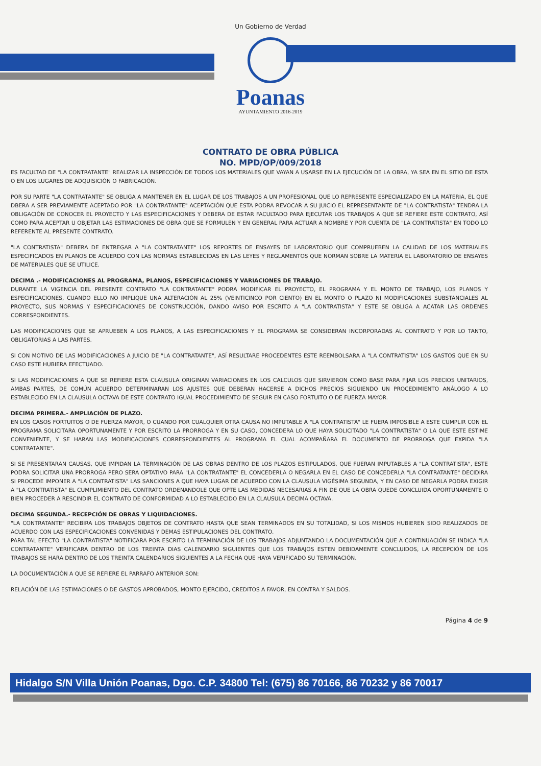Un Gobierno de Verdad
Poanas
AYUNTAMIENTO 2016-2019
CONTRATO DE OBRA PÚBLICA
NO. MPD/OP/009/2018
ES FACULTAD DE "LA CONTRATANTE" REALIZAR LA INSPECCIÓN DE TODOS LOS MATERIALES QUE VAYAN A USARSE EN LA EJECUCIÓN DE LA OBRA, YA SEA EN EL SITIO DE ESTA O EN LOS LUGARES DE ADQUISICIÓN O FABRICACIÓN.
POR SU PARTE "LA CONTRATANTE" SE OBLIGA A MANTENER EN EL LUGAR DE LOS TRABAJOS A UN PROFESIONAL QUE LO REPRESENTE ESPECIALIZADO EN LA MATERIA, EL QUE DBERA A SER PREVIAMENTE ACEPTADO POR "LA CONTRATANTE" ACEPTACIÓN QUE ESTA PODRA REVOCAR A SU JUICIO EL REPRESENTANTE DE "LA CONTRATISTA" TENDRA LA OBLIGACIÓN DE CONOCER EL PROYECTO Y LAS ESPECIFICACIONES Y DEBERA DE ESTAR FACULTADO PARA EJECUTAR LOS TRABAJOS A QUE SE REFIERE ESTE CONTRATO, ASÍ COMO PARA ACEPTAR U OBJETAR LAS ESTIMACIONES DE OBRA QUE SE FORMULEN Y EN GENERAL PARA ACTUAR A NOMBRE Y POR CUENTA DE "LA CONTRATISTA" EN TODO LO REFERENTE AL PRESENTE CONTRATO.
"LA CONTRATISTA" DEBERA DE ENTREGAR A "LA CONTRATANTE" LOS REPORTES DE ENSAYES DE LABORATORIO QUE COMPRUEBEN LA CALIDAD DE LOS MATERIALES ESPECIFICADOS EN PLANOS DE ACUERDO CON LAS NORMAS ESTABLECIDAS EN LAS LEYES Y REGLAMENTOS QUE NORMAN SOBRE LA MATERIA EL LABORATORIO DE ENSAYES DE MATERIALES QUE SE UTILICE.
DECIMA .- MODIFICACIONES AL PROGRAMA, PLANOS, ESPECIFICACIONES Y VARIACIONES DE TRABAJO.
DURANTE LA VIGENCIA DEL PRESENTE CONTRATO "LA CONTRATANTE" PODRA MODIFICAR EL PROYECTO, EL PROGRAMA Y EL MONTO DE TRABAJO, LOS PLANOS Y ESPECIFICACIONES, CUANDO ELLO NO IMPLIQUE UNA ALTERACIÓN AL 25% (VEINTICINCO POR CIENTO) EN EL MONTO O PLAZO NI MODIFICACIONES SUBSTANCIALES AL PROYECTO, SUS NORMAS Y ESPECIFICACIONES DE CONSTRUCCIÓN, DANDO AVISO POR ESCRITO A "LA CONTRATISTA" Y ESTE SE OBLIGA A ACATAR LAS ORDENES CORRESPONDIENTES.
LAS MODIFICACIONES QUE SE APRUEBEN A LOS PLANOS, A LAS ESPECIFICACIONES Y EL PROGRAMA SE CONSIDERAN INCORPORADAS AL CONTRATO Y POR LO TANTO, OBLIGATORIAS A LAS PARTES.
SI CON MOTIVO DE LAS MODIFICACIONES A JUICIO DE "LA CONTRATANTE", ASÍ RESULTARE PROCEDENTES ESTE REEMBOLSARA A "LA CONTRATISTA" LOS GASTOS QUE EN SU CASO ESTE HUBIERA EFECTUADO.
SI LAS MODIFICACIONES A QUE SE REFIERE ESTA CLAUSULA ORIGINAN VARIACIONES EN LOS CALCULOS QUE SIRVIERON COMO BASE PARA FIJAR LOS PRECIOS UNITARIOS, AMBAS PARTES, DE COMÚN ACUERDO DETERMINARAN LOS AJUSTES QUE DEBERAN HACERSE A DICHOS PRECIOS SIGUIENDO UN PROCEDIMIENTO ANÁLOGO A LO ESTABLECIDO EN LA CLAUSULA OCTAVA DE ESTE CONTRATO IGUAL PROCEDIMIENTO DE SEGUIR EN CASO FORTUITO O DE FUERZA MAYOR.
DECIMA PRIMERA.- AMPLIACIÓN DE PLAZO.
EN LOS CASOS FORTUITOS O DE FUERZA MAYOR, O CUANDO POR CUALQUIER OTRA CAUSA NO IMPUTABLE A "LA CONTRATISTA" LE FUERA IMPOSIBLE A ESTE CUMPLIR CON EL PROGRAMA SOLICITARA OPORTUNAMENTE Y POR ESCRITO LA PRORROGA Y EN SU CASO, CONCEDERA LO QUE HAYA SOLICITADO "LA CONTRATISTA" O LA QUE ESTE ESTIME CONVENIENTE, Y SE HARAN LAS MODIFICACIONES CORRESPONDIENTES AL PROGRAMA EL CUAL ACOMPAÑARA EL DOCUMENTO DE PRORROGA QUE EXPIDA "LA CONTRATANTE".
SI SE PRESENTARAN CAUSAS, QUE IMPIDAN LA TERMINACIÓN DE LAS OBRAS DENTRO DE LOS PLAZOS ESTIPULADOS, QUE FUERAN IMPUTABLES A "LA CONTRATISTA", ESTE PODRA SOLICITAR UNA PRORROGA PERO SERA OPTATIVO PARA "LA CONTRATANTE" EL CONCEDERLA O NEGARLA EN EL CASO DE CONCEDERLA "LA CONTRATANTE" DECIDIRA SI PROCEDE IMPONER A "LA CONTRATISTA" LAS SANCIONES A QUE HAYA LUGAR DE ACUERDO CON LA CLAUSULA VIGÉSIMA SEGUNDA, Y EN CASO DE NEGARLA PODRA EXIGIR A "LA CONTRATISTA" EL CUMPLIMIENTO DEL CONTRATO ORDENANDOLE QUE OPTE LAS MEDIDAS NECESARIAS A FIN DE QUE LA OBRA QUEDE CONCLUIDA OPORTUNAMENTE O BIEN PROCEDER A RESCINDIR EL CONTRATO DE CONFORMIDAD A LO ESTABLECIDO EN LA CLAUSULA DECIMA OCTAVA.
DECIMA SEGUNDA.- RECEPCIÓN DE OBRAS Y LIQUIDACIONES.
"LA CONTRATANTE" RECIBIRA LOS TRABAJOS OBJETOS DE CONTRATO HASTA QUE SEAN TERMINADOS EN SU TOTALIDAD, SI LOS MISMOS HUBIEREN SIDO REALIZADOS DE ACUERDO CON LAS ESPECIFICACIONES CONVENIDAS Y DEMAS ESTIPULACIONES DEL CONTRATO.
PARA TAL EFECTO "LA CONTRATISTA" NOTIFICARA POR ESCRITO LA TERMINACIÓN DE LOS TRABAJOS ADJUNTANDO LA DOCUMENTACIÓN QUE A CONTINUACIÓN SE INDICA "LA CONTRATANTE" VERIFICARA DENTRO DE LOS TREINTA DIAS CALENDARIO SIGUIENTES QUE LOS TRABAJOS ESTEN DEBIDAMENTE CONCLUIDOS, LA RECEPCIÓN DE LOS TRABAJOS SE HARA DENTRO DE LOS TREINTA CALENDARIOS SIGUIENTES A LA FECHA QUE HAYA VERIFICADO SU TERMINACIÓN.
LA DOCUMENTACIÓN A QUE SE REFIERE EL PARRAFO ANTERIOR SON:
RELACIÓN DE LAS ESTIMACIONES O DE GASTOS APROBADOS, MONTO EJERCIDO, CREDITOS A FAVOR, EN CONTRA Y SALDOS.
Página 4 de 9
Hidalgo S/N Villa Unión Poanas, Dgo. C.P. 34800 Tel: (675) 86 70166, 86 70232 y 86 70017